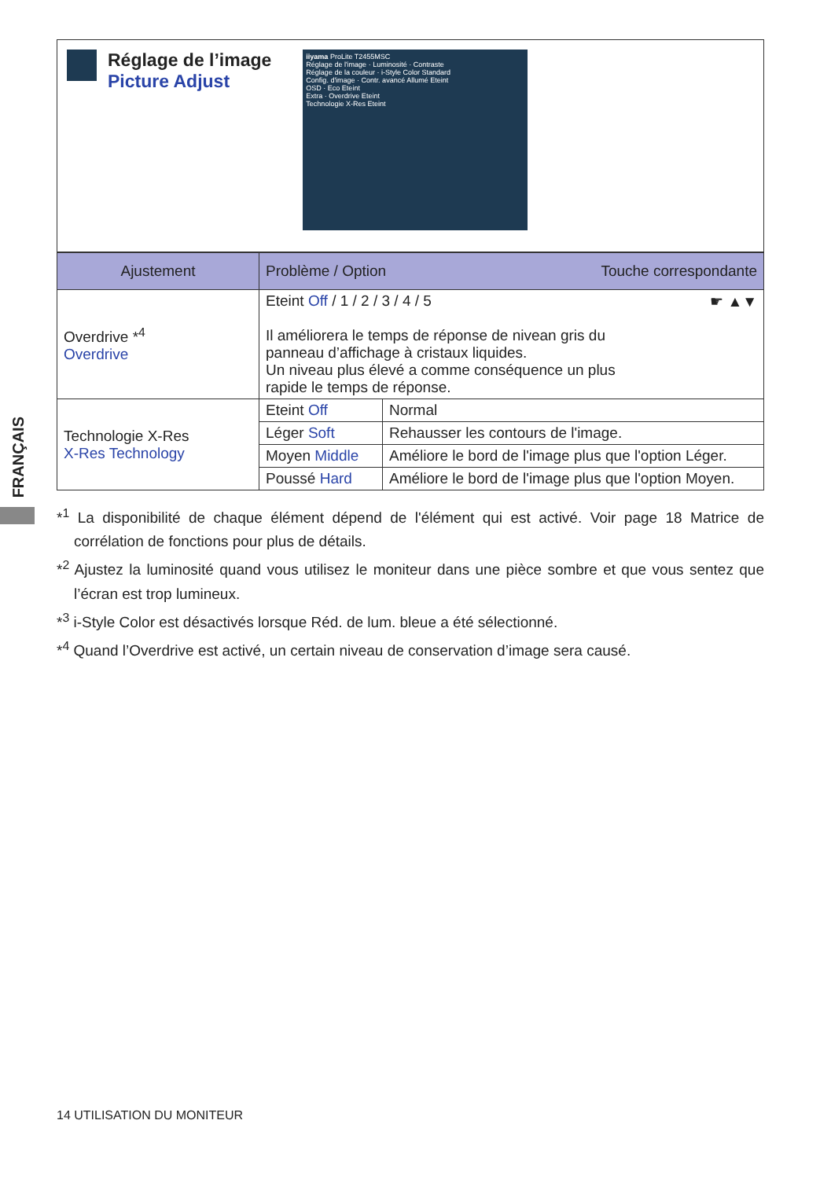FRANÇAIS
Réglage de l’image
Picture Adjust
iiyama ProLite T2455MSC
Réglage de l'image · Luminosité · Contraste
Réglage de la couleur · i-Style Color Standard
Config. d'image · Contr. avancé Allumé Eteint
OSD · Eco Eteint
Extra · Overdrive Eteint
Technologie X-Res Eteint
| Ajustement | Problème / Option Touche correspondante | |
| --- | --- | --- |
| Overdrive *<sup>4</sup> Overdrive | Eteint Off / 1 / 2 / 3 / 4 / 5 ☛ ▲▼ Il améliorera le temps de réponse de nivean gris du panneau d’affichage à cristaux liquides. Un niveau plus élevé a comme conséquence un plus rapide le temps de réponse. | |
| Technologie X-Res X-Res Technology | Eteint Off | Normal |
| | Léger Soft | Rehausser les contours de l'image. |
| | Moyen Middle | Améliore le bord de l'image plus que l'option Léger. |
| | Poussé Hard | Améliore le bord de l'image plus que l'option Moyen. |
*<sup>1</sup> La disponibilité de chaque élément dépend de l'élément qui est activé. Voir page 18 Matrice de corrélation de fonctions pour plus de détails.
*<sup>2</sup> Ajustez la luminosité quand vous utilisez le moniteur dans une pièce sombre et que vous sentez que l’écran est trop lumineux.
*<sup>3</sup> i-Style Color est désactivés lorsque Réd. de lum. bleue a été sélectionné.
*<sup>4</sup> Quand l’Overdrive est activé, un certain niveau de conservation d’image sera causé.
14 UTILISATION DU MONITEUR